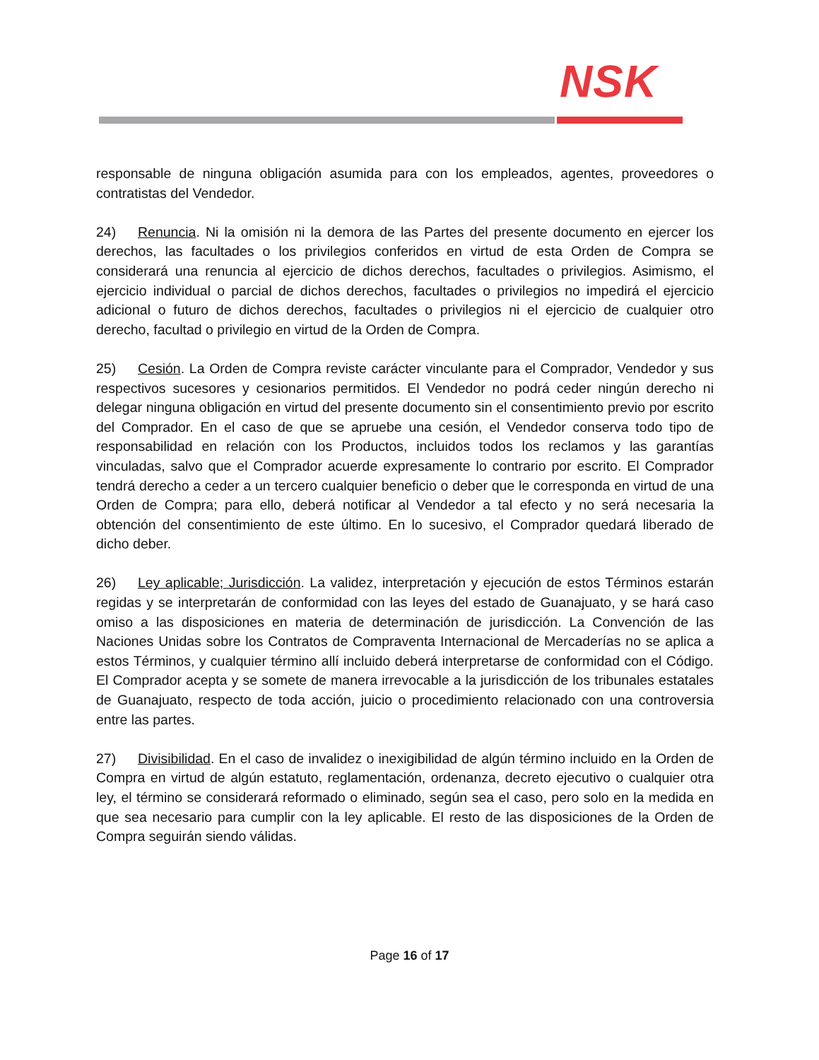NSK
responsable de ninguna obligación asumida para con los empleados, agentes, proveedores o contratistas del Vendedor.
24) Renuncia. Ni la omisión ni la demora de las Partes del presente documento en ejercer los derechos, las facultades o los privilegios conferidos en virtud de esta Orden de Compra se considerará una renuncia al ejercicio de dichos derechos, facultades o privilegios. Asimismo, el ejercicio individual o parcial de dichos derechos, facultades o privilegios no impedirá el ejercicio adicional o futuro de dichos derechos, facultades o privilegios ni el ejercicio de cualquier otro derecho, facultad o privilegio en virtud de la Orden de Compra.
25) Cesión. La Orden de Compra reviste carácter vinculante para el Comprador, Vendedor y sus respectivos sucesores y cesionarios permitidos. El Vendedor no podrá ceder ningún derecho ni delegar ninguna obligación en virtud del presente documento sin el consentimiento previo por escrito del Comprador. En el caso de que se apruebe una cesión, el Vendedor conserva todo tipo de responsabilidad en relación con los Productos, incluidos todos los reclamos y las garantías vinculadas, salvo que el Comprador acuerde expresamente lo contrario por escrito. El Comprador tendrá derecho a ceder a un tercero cualquier beneficio o deber que le corresponda en virtud de una Orden de Compra; para ello, deberá notificar al Vendedor a tal efecto y no será necesaria la obtención del consentimiento de este último. En lo sucesivo, el Comprador quedará liberado de dicho deber.
26) Ley aplicable; Jurisdicción. La validez, interpretación y ejecución de estos Términos estarán regidas y se interpretarán de conformidad con las leyes del estado de Guanajuato, y se hará caso omiso a las disposiciones en materia de determinación de jurisdicción. La Convención de las Naciones Unidas sobre los Contratos de Compraventa Internacional de Mercaderías no se aplica a estos Términos, y cualquier término allí incluido deberá interpretarse de conformidad con el Código. El Comprador acepta y se somete de manera irrevocable a la jurisdicción de los tribunales estatales de Guanajuato, respecto de toda acción, juicio o procedimiento relacionado con una controversia entre las partes.
27) Divisibilidad. En el caso de invalidez o inexigibilidad de algún término incluido en la Orden de Compra en virtud de algún estatuto, reglamentación, ordenanza, decreto ejecutivo o cualquier otra ley, el término se considerará reformado o eliminado, según sea el caso, pero solo en la medida en que sea necesario para cumplir con la ley aplicable. El resto de las disposiciones de la Orden de Compra seguirán siendo válidas.
Page 16 of 17